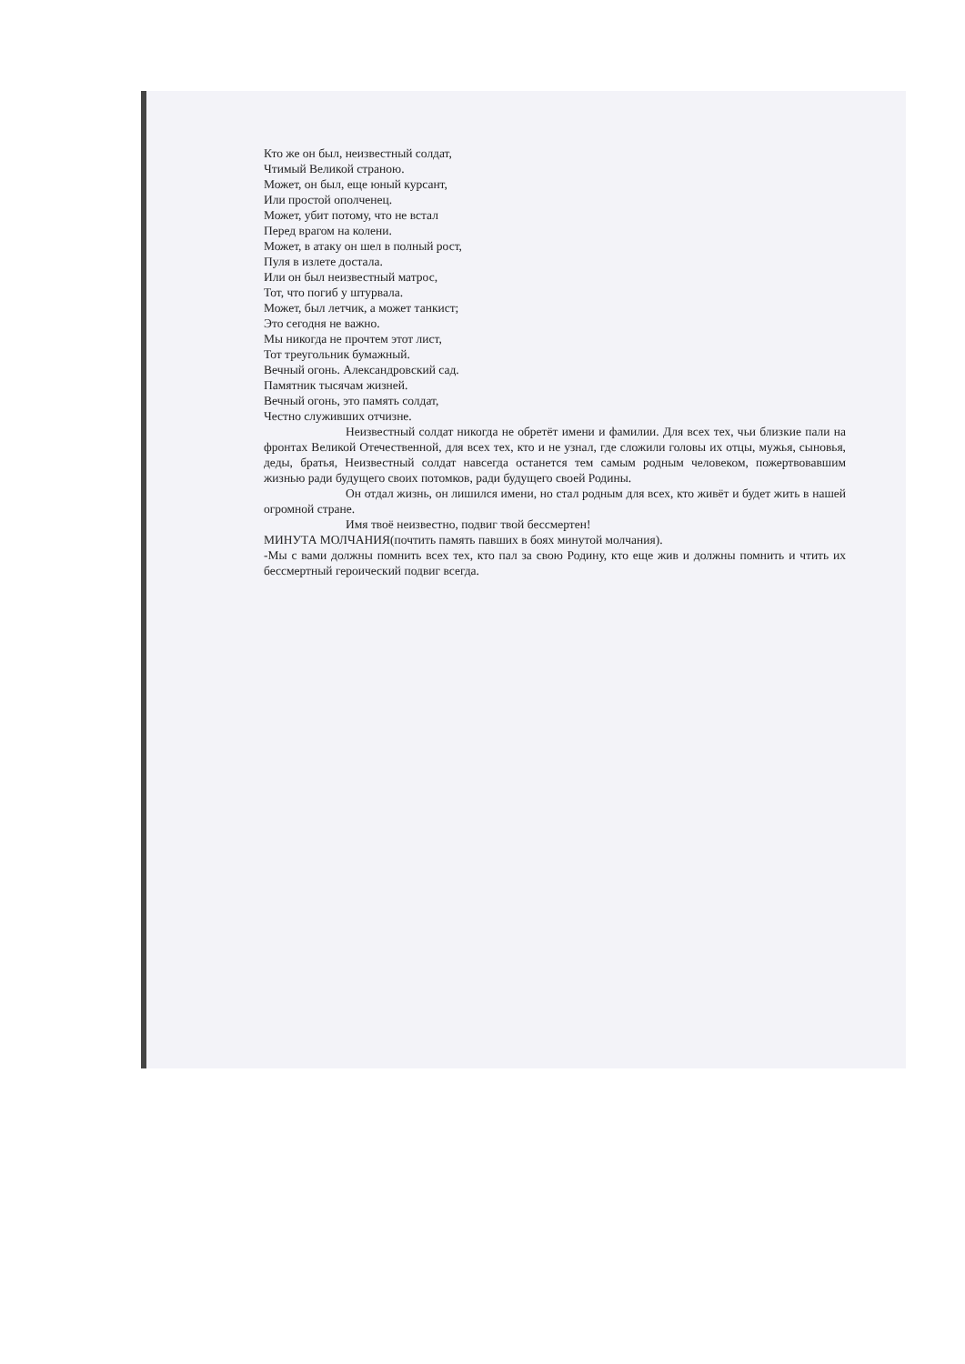Кто же он был, неизвестный солдат,
Чтимый Великой страною.
Может, он был, еще юный курсант,
Или простой ополченец.
Может, убит потому, что не встал
Перед врагом на колени.
Может, в атаку он шел в полный рост,
Пуля в излете достала.
Или он был неизвестный матрос,
Тот, что погиб у штурвала.
Может, был летчик, а может танкист;
Это сегодня не важно.
Мы никогда не прочтем этот лист,
Тот треугольник бумажный.
Вечный огонь. Александровский сад.
Памятник тысячам жизней.
Вечный огонь, это память солдат,
Честно служивших отчизне.
Неизвестный солдат никогда не обретёт имени и фамилии. Для всех тех, чьи близкие пали на фронтах Великой Отечественной, для всех тех, кто и не узнал, где сложили головы их отцы, мужья, сыновья, деды, братья, Неизвестный солдат навсегда останется тем самым родным человеком, пожертвовавшим жизнью ради будущего своих потомков, ради будущего своей Родины.
Он отдал жизнь, он лишился имени, но стал родным для всех, кто живёт и будет жить в нашей огромной стране.
Имя твоё неизвестно, подвиг твой бессмертен!
МИНУТА МОЛЧАНИЯ(почтить память павших в боях минутой молчания).
-Мы с вами должны помнить всех тех, кто пал за свою Родину, кто еще жив и должны помнить и чтить их бессмертный героический подвиг всегда.